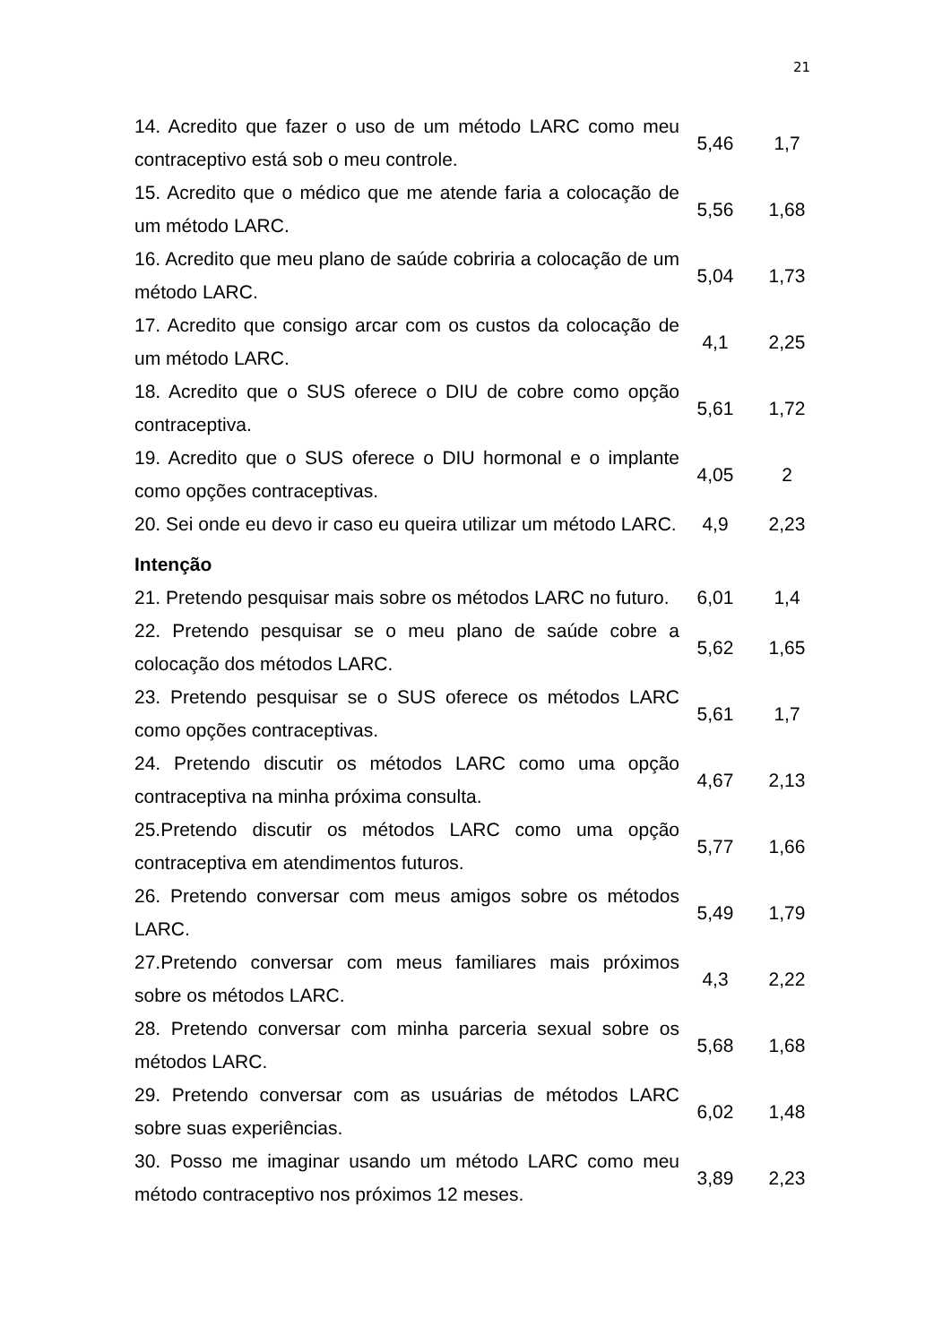21
| 14. Acredito que fazer o uso de um método LARC como meu contraceptivo está sob o meu controle. | 5,46 | 1,7 |
| 15. Acredito que o médico que me atende faria a colocação de um método LARC. | 5,56 | 1,68 |
| 16. Acredito que meu plano de saúde cobriria a colocação de um método LARC. | 5,04 | 1,73 |
| 17. Acredito que consigo arcar com os custos da colocação de um método LARC. | 4,1 | 2,25 |
| 18. Acredito que o SUS oferece o DIU de cobre como opção contraceptiva. | 5,61 | 1,72 |
| 19. Acredito que o SUS oferece o DIU hormonal e o implante como opções contraceptivas. | 4,05 | 2 |
| 20. Sei onde eu devo ir caso eu queira utilizar um método LARC. | 4,9 | 2,23 |
| Intenção | | |
| 21. Pretendo pesquisar mais sobre os métodos LARC no futuro. | 6,01 | 1,4 |
| 22. Pretendo pesquisar se o meu plano de saúde cobre a colocação dos métodos LARC. | 5,62 | 1,65 |
| 23. Pretendo pesquisar se o SUS oferece os métodos LARC como opções contraceptivas. | 5,61 | 1,7 |
| 24. Pretendo discutir os métodos LARC como uma opção contraceptiva na minha próxima consulta. | 4,67 | 2,13 |
| 25.Pretendo discutir os métodos LARC como uma opção contraceptiva em atendimentos futuros. | 5,77 | 1,66 |
| 26. Pretendo conversar com meus amigos sobre os métodos LARC. | 5,49 | 1,79 |
| 27.Pretendo conversar com meus familiares mais próximos sobre os métodos LARC. | 4,3 | 2,22 |
| 28. Pretendo conversar com minha parceria sexual sobre os métodos LARC. | 5,68 | 1,68 |
| 29. Pretendo conversar com as usuárias de métodos LARC sobre suas experiências. | 6,02 | 1,48 |
| 30. Posso me imaginar usando um método LARC como meu método contraceptivo nos próximos 12 meses. | 3,89 | 2,23 |